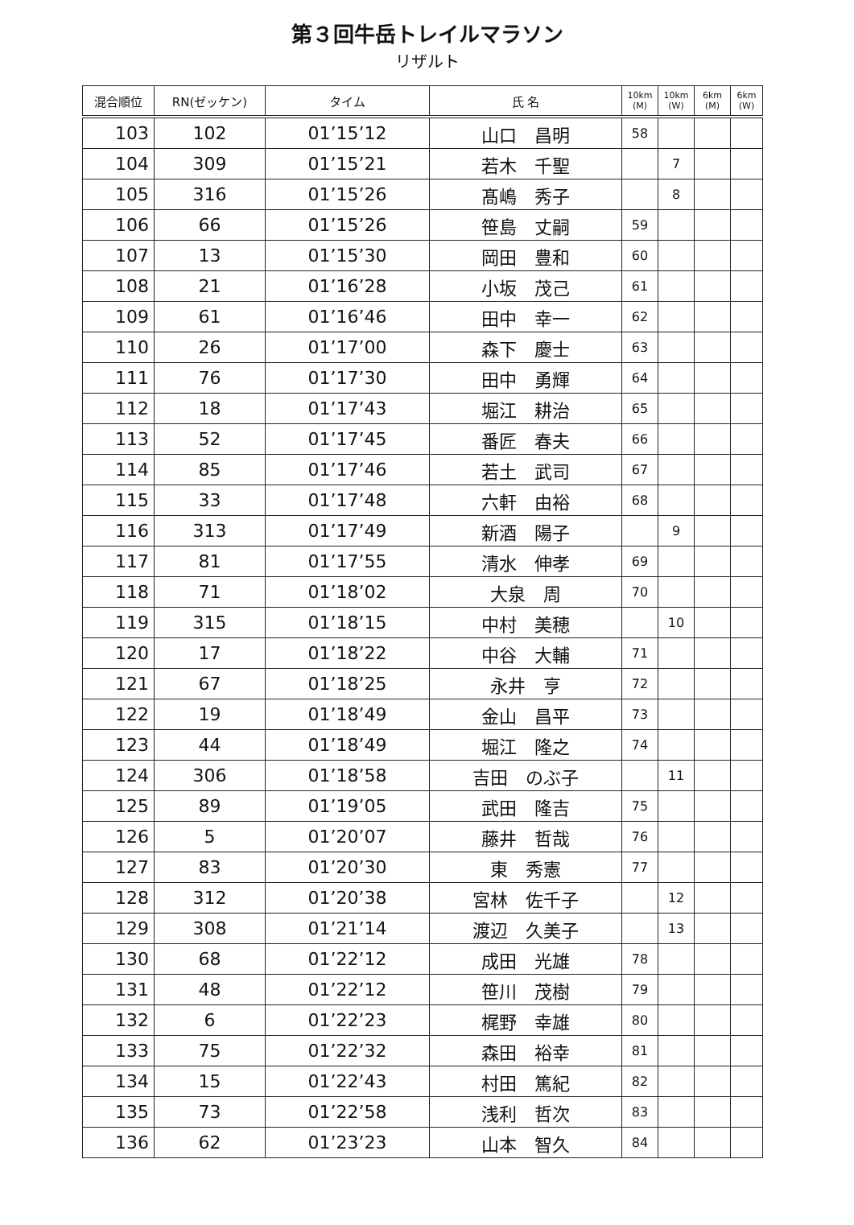第３回牛岳トレイルマラソン
リザルト
| 混合順位 | RN(ゼッケン) | タイム | 氏 名 | 10km (M) | 10km (W) | 6km (M) | 6km (W) |
| --- | --- | --- | --- | --- | --- | --- | --- |
| 103 | 102 | 01’15’12 | 山口 昌明 | 58 | | | |
| 104 | 309 | 01’15’21 | 若木 千聖 | | 7 | | |
| 105 | 316 | 01’15’26 | 髙嶋 秀子 | | 8 | | |
| 106 | 66 | 01’15’26 | 笹島 丈嗣 | 59 | | | |
| 107 | 13 | 01’15’30 | 岡田 豊和 | 60 | | | |
| 108 | 21 | 01’16’28 | 小坂 茂己 | 61 | | | |
| 109 | 61 | 01’16’46 | 田中 幸一 | 62 | | | |
| 110 | 26 | 01’17’00 | 森下 慶士 | 63 | | | |
| 111 | 76 | 01’17’30 | 田中 勇輝 | 64 | | | |
| 112 | 18 | 01’17’43 | 堀江 耕治 | 65 | | | |
| 113 | 52 | 01’17’45 | 番匠 春夫 | 66 | | | |
| 114 | 85 | 01’17’46 | 若土 武司 | 67 | | | |
| 115 | 33 | 01’17’48 | 六軒 由裕 | 68 | | | |
| 116 | 313 | 01’17’49 | 新酒 陽子 | | 9 | | |
| 117 | 81 | 01’17’55 | 清水 伸孝 | 69 | | | |
| 118 | 71 | 01’18’02 | 大泉 周 | 70 | | | |
| 119 | 315 | 01’18’15 | 中村 美穂 | | 10 | | |
| 120 | 17 | 01’18’22 | 中谷 大輔 | 71 | | | |
| 121 | 67 | 01’18’25 | 永井 亨 | 72 | | | |
| 122 | 19 | 01’18’49 | 金山 昌平 | 73 | | | |
| 123 | 44 | 01’18’49 | 堀江 隆之 | 74 | | | |
| 124 | 306 | 01’18’58 | 吉田 のぶ子 | | 11 | | |
| 125 | 89 | 01’19’05 | 武田 隆吉 | 75 | | | |
| 126 | 5 | 01’20’07 | 藤井 哲哉 | 76 | | | |
| 127 | 83 | 01’20’30 | 東 秀憲 | 77 | | | |
| 128 | 312 | 01’20’38 | 宮林 佐千子 | | 12 | | |
| 129 | 308 | 01’21’14 | 渡辺 久美子 | | 13 | | |
| 130 | 68 | 01’22’12 | 成田 光雄 | 78 | | | |
| 131 | 48 | 01’22’12 | 笹川 茂樹 | 79 | | | |
| 132 | 6 | 01’22’23 | 梶野 幸雄 | 80 | | | |
| 133 | 75 | 01’22’32 | 森田 裕幸 | 81 | | | |
| 134 | 15 | 01’22’43 | 村田 篤紀 | 82 | | | |
| 135 | 73 | 01’22’58 | 浅利 哲次 | 83 | | | |
| 136 | 62 | 01’23’23 | 山本 智久 | 84 | | | |